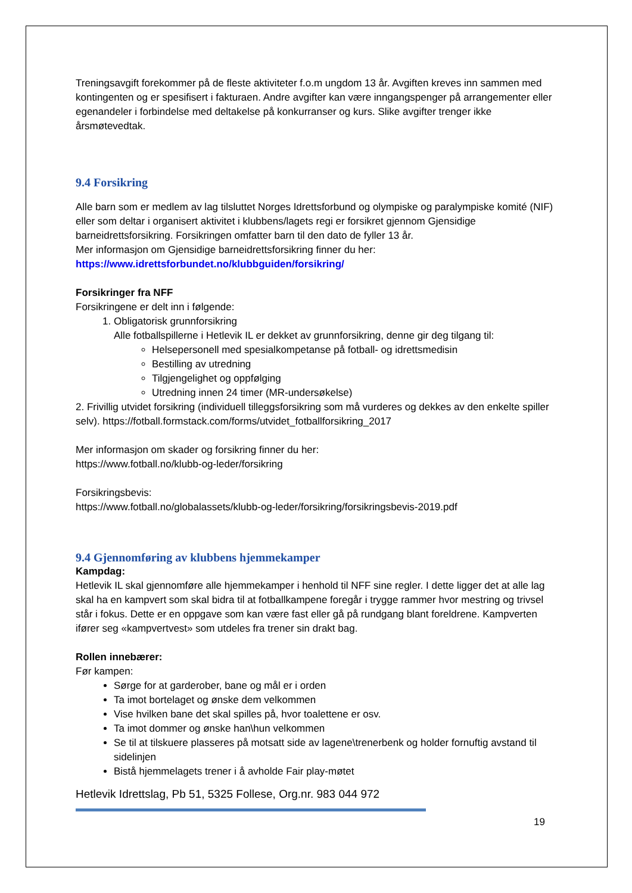Treningsavgift forekommer på de fleste aktiviteter f.o.m ungdom 13 år. Avgiften kreves inn sammen med kontingenten og er spesifisert i fakturaen. Andre avgifter kan være inngangspenger på arrangementer eller egenandeler i forbindelse med deltakelse på konkurranser og kurs. Slike avgifter trenger ikke årsmøtevedtak.
9.4 Forsikring
Alle barn som er medlem av lag tilsluttet Norges Idrettsforbund og olympiske og paralympiske komité (NIF) eller som deltar i organisert aktivitet i klubbens/lagets regi er forsikret gjennom Gjensidige barneidrettsforsikring. Forsikringen omfatter barn til den dato de fyller 13 år.
Mer informasjon om Gjensidige barneidrettsforsikring finner du her:
https://www.idrettsforbundet.no/klubbguiden/forsikring/
Forsikringer fra NFF
Forsikringene er delt inn i følgende:
1. Obligatorisk grunnforsikring
Alle fotballspillerne i Hetlevik IL er dekket av grunnforsikring, denne gir deg tilgang til:
Helsepersonell med spesialkompetanse på fotball- og idrettsmedisin
Bestilling av utredning
Tilgjengelighet og oppfølging
Utredning innen 24 timer (MR-undersøkelse)
2. Frivillig utvidet forsikring (individuell tilleggsforsikring som må vurderes og dekkes av den enkelte spiller selv). https://fotball.formstack.com/forms/utvidet_fotballforsikring_2017
Mer informasjon om skader og forsikring finner du her:
https://www.fotball.no/klubb-og-leder/forsikring
Forsikringsbevis:
https://www.fotball.no/globalassets/klubb-og-leder/forsikring/forsikringsbevis-2019.pdf
9.4 Gjennomføring av klubbens hjemmekamper
Kampdag:
Hetlevik IL skal gjennomføre alle hjemmekamper i henhold til NFF sine regler. I dette ligger det at alle lag skal ha en kampvert som skal bidra til at fotballkampene foregår i trygge rammer hvor mestring og trivsel står i fokus. Dette er en oppgave som kan være fast eller gå på rundgang blant foreldrene. Kampverten ifører seg «kampvertvest» som utdeles fra trener sin drakt bag.
Rollen innebærer:
Før kampen:
Sørge for at garderober, bane og mål er i orden
Ta imot bortelaget og ønske dem velkommen
Vise hvilken bane det skal spilles på, hvor toalettene er osv.
Ta imot dommer og ønske han\hun velkommen
Se til at tilskuere plasseres på motsatt side av lagene\trenerbenk og holder fornuftig avstand til sidelinjen
Bistå hjemmelagets trener i å avholde Fair play-møtet
Hetlevik Idrettslag, Pb 51, 5325 Follese, Org.nr. 983 044 972
19